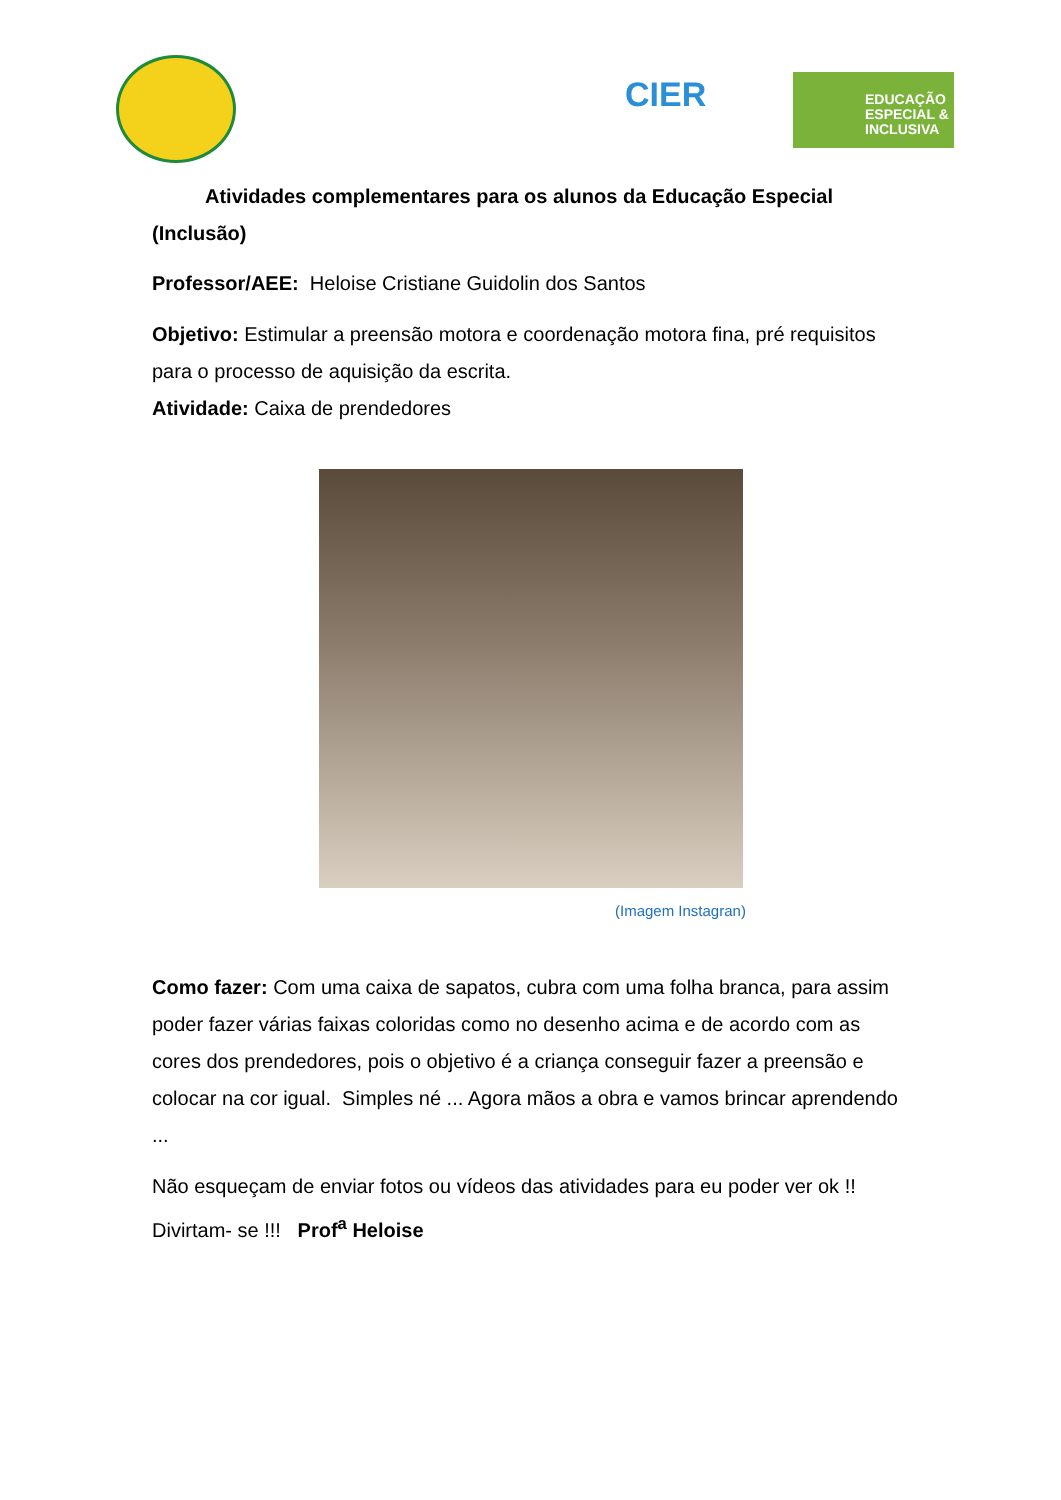CIER
EDUCAÇÃO
ESPECIAL &
INCLUSIVA
Atividades complementares para os alunos da Educação Especial (Inclusão)
Professor/AEE: Heloise Cristiane Guidolin dos Santos
Objetivo: Estimular a preensão motora e coordenação motora fina, pré requisitos para o processo de aquisição da escrita.
Atividade: Caixa de prendedores
(Imagem Instagran)
Como fazer: Com uma caixa de sapatos, cubra com uma folha branca, para assim poder fazer várias faixas coloridas como no desenho acima e de acordo com as cores dos prendedores, pois o objetivo é a criança conseguir fazer a preensão e colocar na cor igual. Simples né ... Agora mãos a obra e vamos brincar aprendendo ...
Não esqueçam de enviar fotos ou vídeos das atividades para eu poder ver ok !! Divirtam- se !!! Prof<sup>a</sup> Heloise